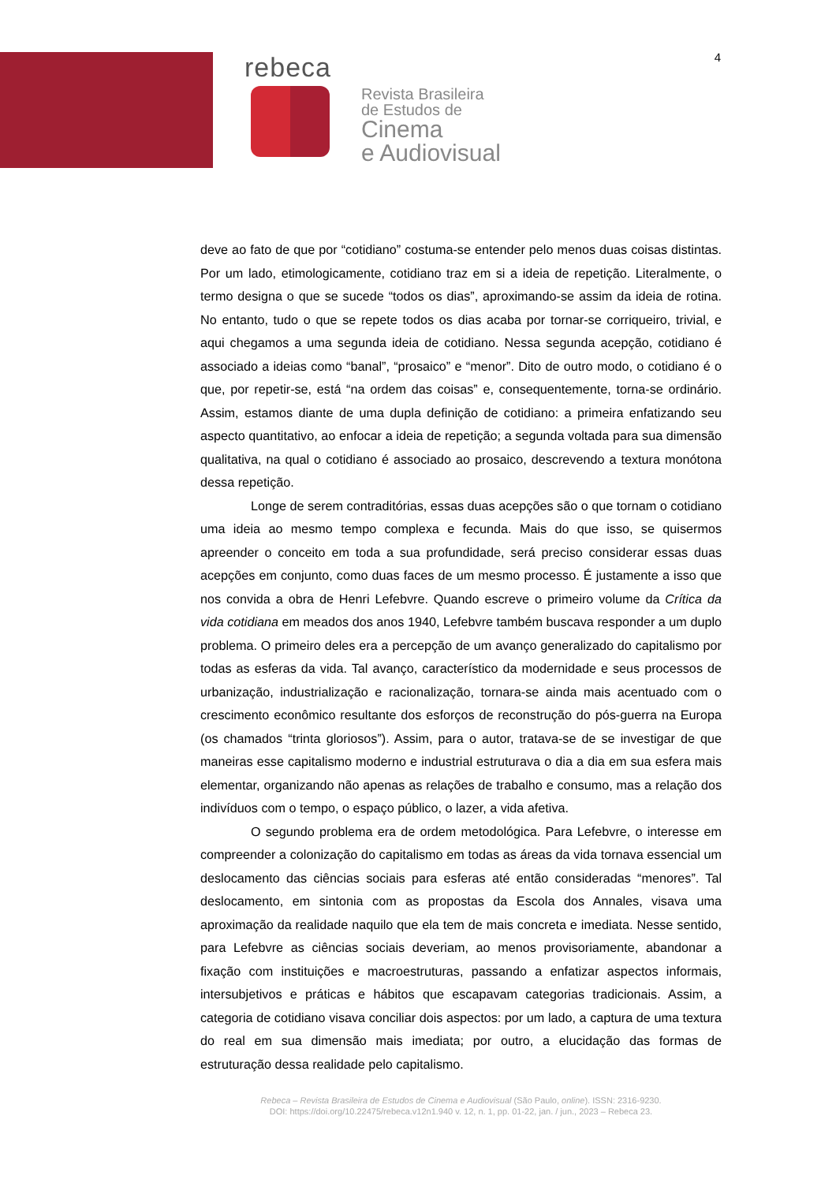rebeca
Revista Brasileira
de Estudos de
Cinema
e Audiovisual
4
deve ao fato de que por “cotidiano” costuma-se entender pelo menos duas coisas distintas. Por um lado, etimologicamente, cotidiano traz em si a ideia de repetição. Literalmente, o termo designa o que se sucede “todos os dias”, aproximando-se assim da ideia de rotina. No entanto, tudo o que se repete todos os dias acaba por tornar-se corriqueiro, trivial, e aqui chegamos a uma segunda ideia de cotidiano. Nessa segunda acepção, cotidiano é associado a ideias como “banal”, “prosaico” e “menor”. Dito de outro modo, o cotidiano é o que, por repetir-se, está “na ordem das coisas” e, consequentemente, torna-se ordinário. Assim, estamos diante de uma dupla definição de cotidiano: a primeira enfatizando seu aspecto quantitativo, ao enfocar a ideia de repetição; a segunda voltada para sua dimensão qualitativa, na qual o cotidiano é associado ao prosaico, descrevendo a textura monótona dessa repetição.
Longe de serem contraditórias, essas duas acepções são o que tornam o cotidiano uma ideia ao mesmo tempo complexa e fecunda. Mais do que isso, se quisermos apreender o conceito em toda a sua profundidade, será preciso considerar essas duas acepções em conjunto, como duas faces de um mesmo processo. É justamente a isso que nos convida a obra de Henri Lefebvre. Quando escreve o primeiro volume da Crítica da vida cotidiana em meados dos anos 1940, Lefebvre também buscava responder a um duplo problema. O primeiro deles era a percepção de um avanço generalizado do capitalismo por todas as esferas da vida. Tal avanço, característico da modernidade e seus processos de urbanização, industrialização e racionalização, tornara-se ainda mais acentuado com o crescimento econômico resultante dos esforços de reconstrução do pós-guerra na Europa (os chamados “trinta gloriosos”). Assim, para o autor, tratava-se de se investigar de que maneiras esse capitalismo moderno e industrial estruturava o dia a dia em sua esfera mais elementar, organizando não apenas as relações de trabalho e consumo, mas a relação dos indivíduos com o tempo, o espaço público, o lazer, a vida afetiva.
O segundo problema era de ordem metodológica. Para Lefebvre, o interesse em compreender a colonização do capitalismo em todas as áreas da vida tornava essencial um deslocamento das ciências sociais para esferas até então consideradas “menores”. Tal deslocamento, em sintonia com as propostas da Escola dos Annales, visava uma aproximação da realidade naquilo que ela tem de mais concreta e imediata. Nesse sentido, para Lefebvre as ciências sociais deveriam, ao menos provisoriamente, abandonar a fixação com instituições e macroestruturas, passando a enfatizar aspectos informais, intersubjetivos e práticas e hábitos que escapavam categorias tradicionais. Assim, a categoria de cotidiano visava conciliar dois aspectos: por um lado, a captura de uma textura do real em sua dimensão mais imediata; por outro, a elucidação das formas de estruturação dessa realidade pelo capitalismo.
Rebeca – Revista Brasileira de Estudos de Cinema e Audiovisual (São Paulo, online). ISSN: 2316-9230.
DOI: https://doi.org/10.22475/rebeca.v12n1.940 v. 12, n. 1, pp. 01-22, jan. / jun., 2023 – Rebeca 23.